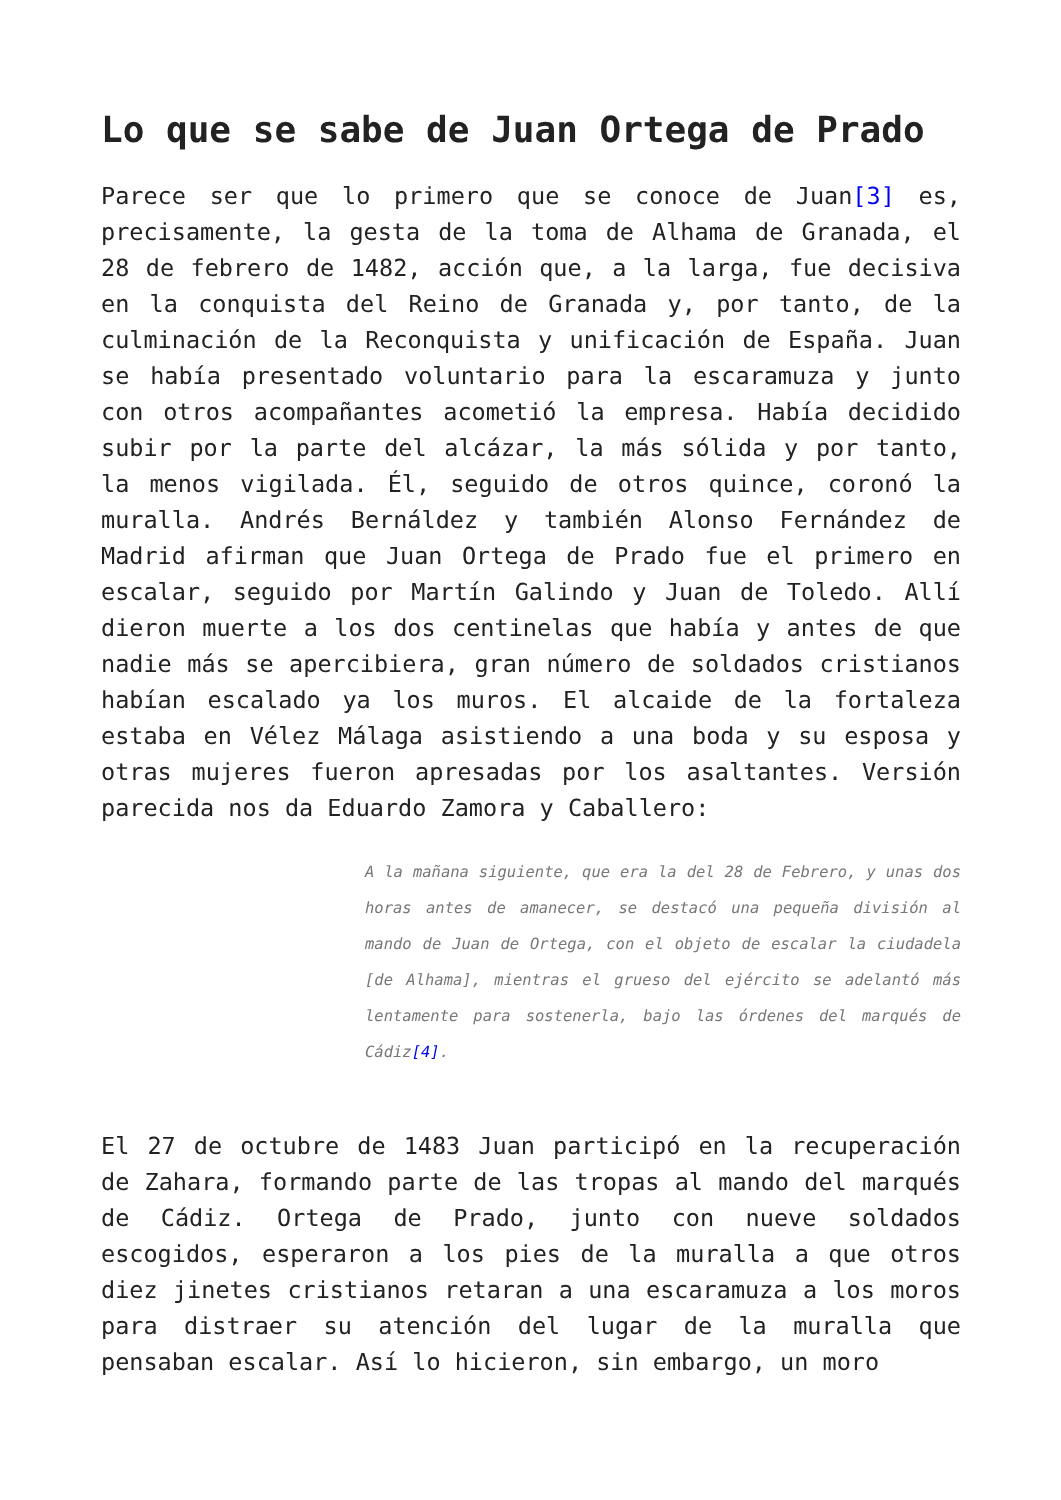Lo que se sabe de Juan Ortega de Prado
Parece ser que lo primero que se conoce de Juan[3] es, precisamente, la gesta de la toma de Alhama de Granada, el 28 de febrero de 1482, acción que, a la larga, fue decisiva en la conquista del Reino de Granada y, por tanto, de la culminación de la Reconquista y unificación de España. Juan se había presentado voluntario para la escaramuza y junto con otros acompañantes acometió la empresa. Había decidido subir por la parte del alcázar, la más sólida y por tanto, la menos vigilada. Él, seguido de otros quince, coronó la muralla. Andrés Bernáldez y también Alonso Fernández de Madrid afirman que Juan Ortega de Prado fue el primero en escalar, seguido por Martín Galindo y Juan de Toledo. Allí dieron muerte a los dos centinelas que había y antes de que nadie más se apercibiera, gran número de soldados cristianos habían escalado ya los muros. El alcaide de la fortaleza estaba en Vélez Málaga asistiendo a una boda y su esposa y otras mujeres fueron apresadas por los asaltantes. Versión parecida nos da Eduardo Zamora y Caballero:
A la mañana siguiente, que era la del 28 de Febrero, y unas dos horas antes de amanecer, se destacó una pequeña división al mando de Juan de Ortega, con el objeto de escalar la ciudadela [de Alhama], mientras el grueso del ejército se adelantó más lentamente para sostenerla, bajo las órdenes del marqués de Cádiz[4].
El 27 de octubre de 1483 Juan participó en la recuperación de Zahara, formando parte de las tropas al mando del marqués de Cádiz. Ortega de Prado, junto con nueve soldados escogidos, esperaron a los pies de la muralla a que otros diez jinetes cristianos retaran a una escaramuza a los moros para distraer su atención del lugar de la muralla que pensaban escalar. Así lo hicieron, sin embargo, un moro